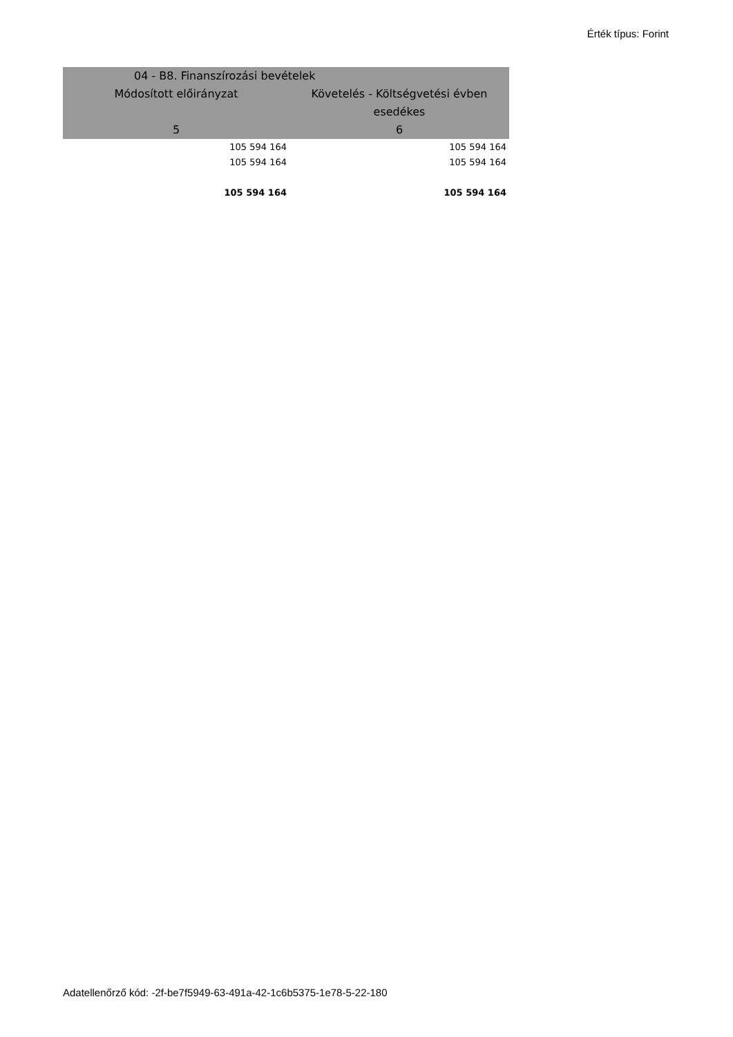Érték típus: Forint
| 04 - B8. Finanszírozási bevételek | |
| --- | --- |
| Módosított előirányzat | Követelés - Költségvetési évben esedékes |
| 5 | 6 |
| 105 594 164 | 105 594 164 |
| 105 594 164 | 105 594 164 |
| 105 594 164 | 105 594 164 |
Adatellenőrző kód: -2f-be7f5949-63-491a-42-1c6b5375-1e78-5-22-180